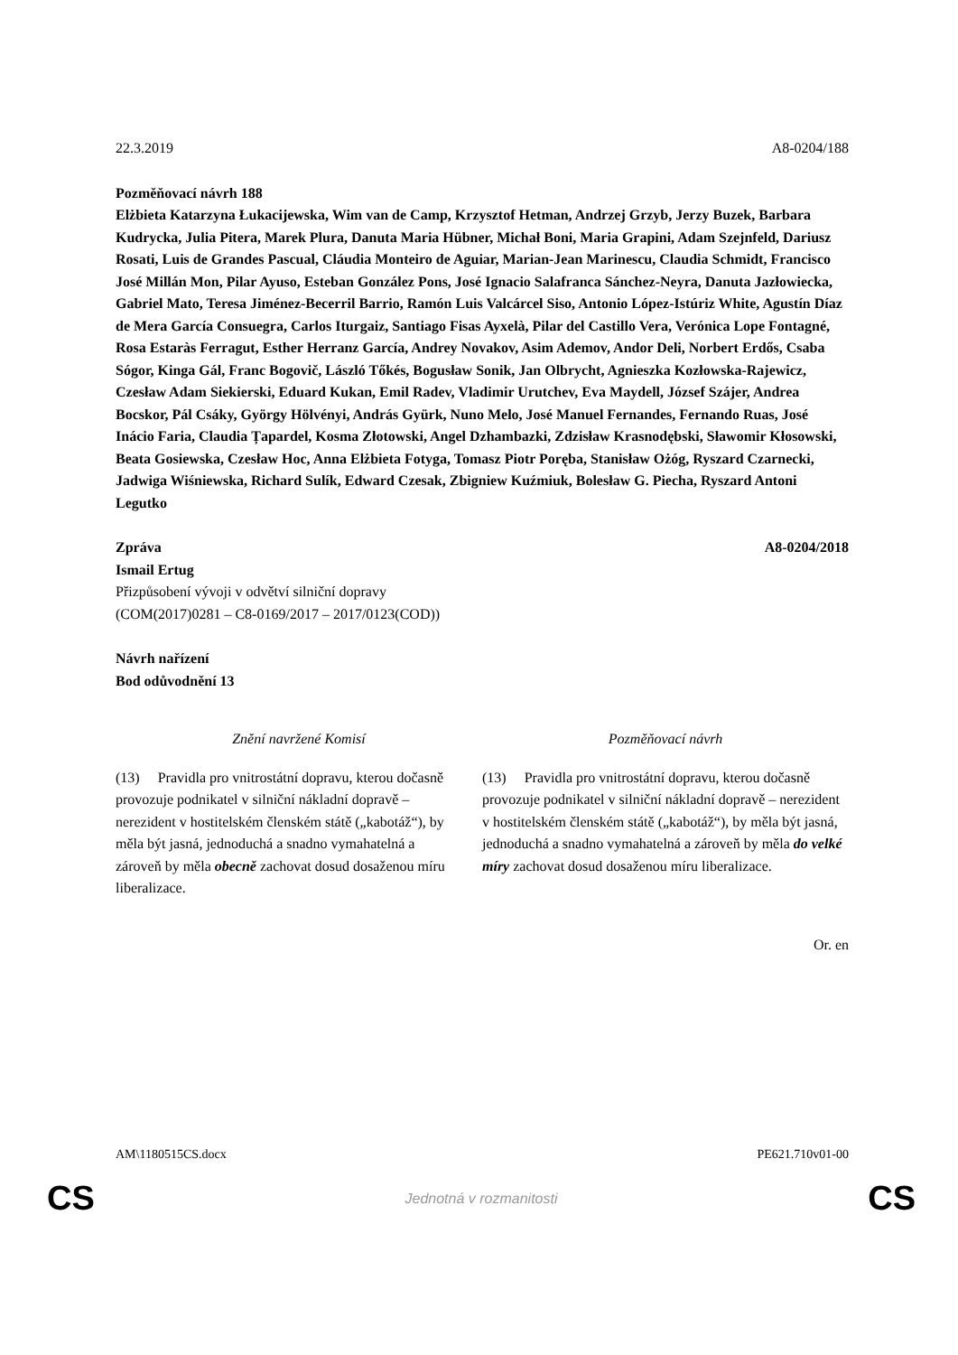22.3.2019 A8-0204/188
Pozměňovací návrh 188
Elżbieta Katarzyna Łukacijewska, Wim van de Camp, Krzysztof Hetman, Andrzej Grzyb, Jerzy Buzek, Barbara Kudrycka, Julia Pitera, Marek Plura, Danuta Maria Hübner, Michał Boni, Maria Grapini, Adam Szejnfeld, Dariusz Rosati, Luis de Grandes Pascual, Cláudia Monteiro de Aguiar, Marian-Jean Marinescu, Claudia Schmidt, Francisco José Millán Mon, Pilar Ayuso, Esteban González Pons, José Ignacio Salafranca Sánchez-Neyra, Danuta Jazłowiecka, Gabriel Mato, Teresa Jiménez-Becerril Barrio, Ramón Luis Valcárcel Siso, Antonio López-Istúriz White, Agustín Díaz de Mera García Consuegra, Carlos Iturgaiz, Santiago Fisas Ayxelà, Pilar del Castillo Vera, Verónica Lope Fontagné, Rosa Estaràs Ferragut, Esther Herranz García, Andrey Novakov, Asim Ademov, Andor Deli, Norbert Erdős, Csaba Sógor, Kinga Gál, Franc Bogovič, László Tőkés, Bogusław Sonik, Jan Olbrycht, Agnieszka Kozłowska-Rajewicz, Czesław Adam Siekierski, Eduard Kukan, Emil Radev, Vladimir Urutchev, Eva Maydell, József Szájer, Andrea Bocskor, Pál Csáky, György Hölvényi, András Gyürk, Nuno Melo, José Manuel Fernandes, Fernando Ruas, José Inácio Faria, Claudia Țapardel, Kosma Złotowski, Angel Dzhambazki, Zdzisław Krasnodębski, Sławomir Kłosowski, Beata Gosiewska, Czesław Hoc, Anna Elżbieta Fotyga, Tomasz Piotr Poręba, Stanisław Ożóg, Ryszard Czarnecki, Jadwiga Wiśniewska, Richard Sulík, Edward Czesak, Zbigniew Kuźmiuk, Bolesław G. Piecha, Ryszard Antoni Legutko
Zpráva A8-0204/2018
Ismail Ertug
Přizpůsobení vývoji v odvětví silniční dopravy
(COM(2017)0281 – C8-0169/2017 – 2017/0123(COD))
Návrh nařízení
Bod odůvodnění 13
| Znění navržené Komisí | Pozměňovací návrh |
| --- | --- |
| (13) Pravidla pro vnitrostátní dopravu, kterou dočasně provozuje podnikatel v silniční nákladní dopravě – nerezident v hostitelském členském státě („kabotáž“), by měla být jasná, jednoduchá a snadno vymahatelná a zároveň by měla obecně zachovat dosud dosaženou míru liberalizace. | (13) Pravidla pro vnitrostátní dopravu, kterou dočasně provozuje podnikatel v silniční nákladní dopravě – nerezident v hostitelském členském státě („kabotáž“), by měla být jasná, jednoduchá a snadno vymahatelná a zároveň by měla do velké míry zachovat dosud dosaženou míru liberalizace. |
Or. en
AM\1180515CS.docx PE621.710v01-00
CS Jednotná v rozmanitosti CS